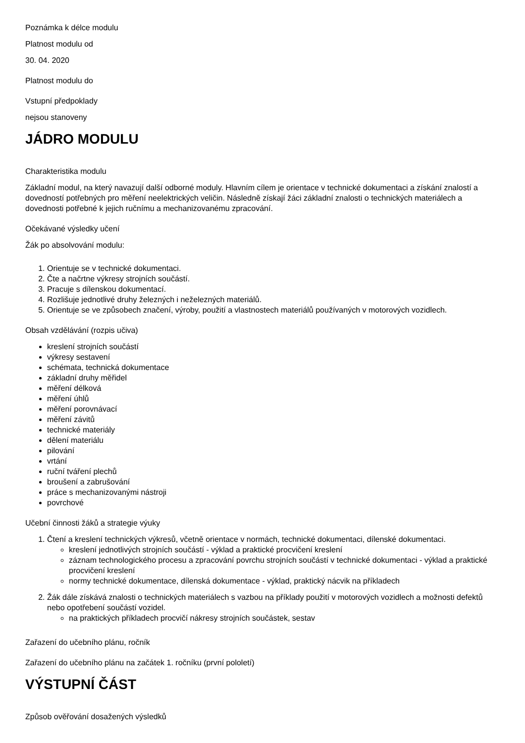Poznámka k délce modulu
Platnost modulu od
30. 04. 2020
Platnost modulu do
Vstupní předpoklady
nejsou stanoveny
JÁDRO MODULU
Charakteristika modulu
Základní modul, na který navazují další odborné moduly. Hlavním cílem je orientace v technické dokumentaci a získání znalostí a dovedností potřebných pro měření neelektrických veličin. Následně získají žáci základní znalosti o technických materiálech a dovednosti potřebné k jejich ručnímu a mechanizovanému zpracování.
Očekávané výsledky učení
Žák po absolvování modulu:
1. Orientuje se v technické dokumentaci.
2. Čte a načrtne výkresy strojních součástí.
3. Pracuje s dílenskou dokumentací.
4. Rozlišuje jednotlivé druhy železných i neželezných materiálů.
5. Orientuje se ve způsobech značení, výroby, použití a vlastnostech materiálů používaných v motorových vozidlech.
Obsah vzdělávání (rozpis učiva)
kreslení strojních součástí
výkresy sestavení
schémata, technická dokumentace
základní druhy měřidel
měření délková
měření úhlů
měření porovnávací
měření závitů
technické materiály
dělení materiálu
pilování
vrtání
ruční tváření plechů
broušení a zabrušování
práce s mechanizovanými nástroji
povrchové
Učební činnosti žáků a strategie výuky
1. Čtení a kreslení technických výkresů, včetně orientace v normách, technické dokumentaci, dílenské dokumentaci.
kreslení jednotlivých strojních součástí - výklad a praktické procvičení kreslení
záznam technologického procesu a zpracování povrchu strojních součástí v technické dokumentaci - výklad a praktické procvičení kreslení
normy technické dokumentace, dílenská dokumentace - výklad, praktický nácvik na příkladech
2. Žák dále získává znalosti o technických materiálech s vazbou na příklady použití v motorových vozidlech a možnosti defektů nebo opotřebení součástí vozidel.
na praktických příkladech procvičí nákresy strojních součástek, sestav
Zařazení do učebního plánu, ročník
Zařazení do učebního plánu na začátek 1. ročníku (první pololetí)
VÝSTUPNÍ ČÁST
Způsob ověřování dosažených výsledků